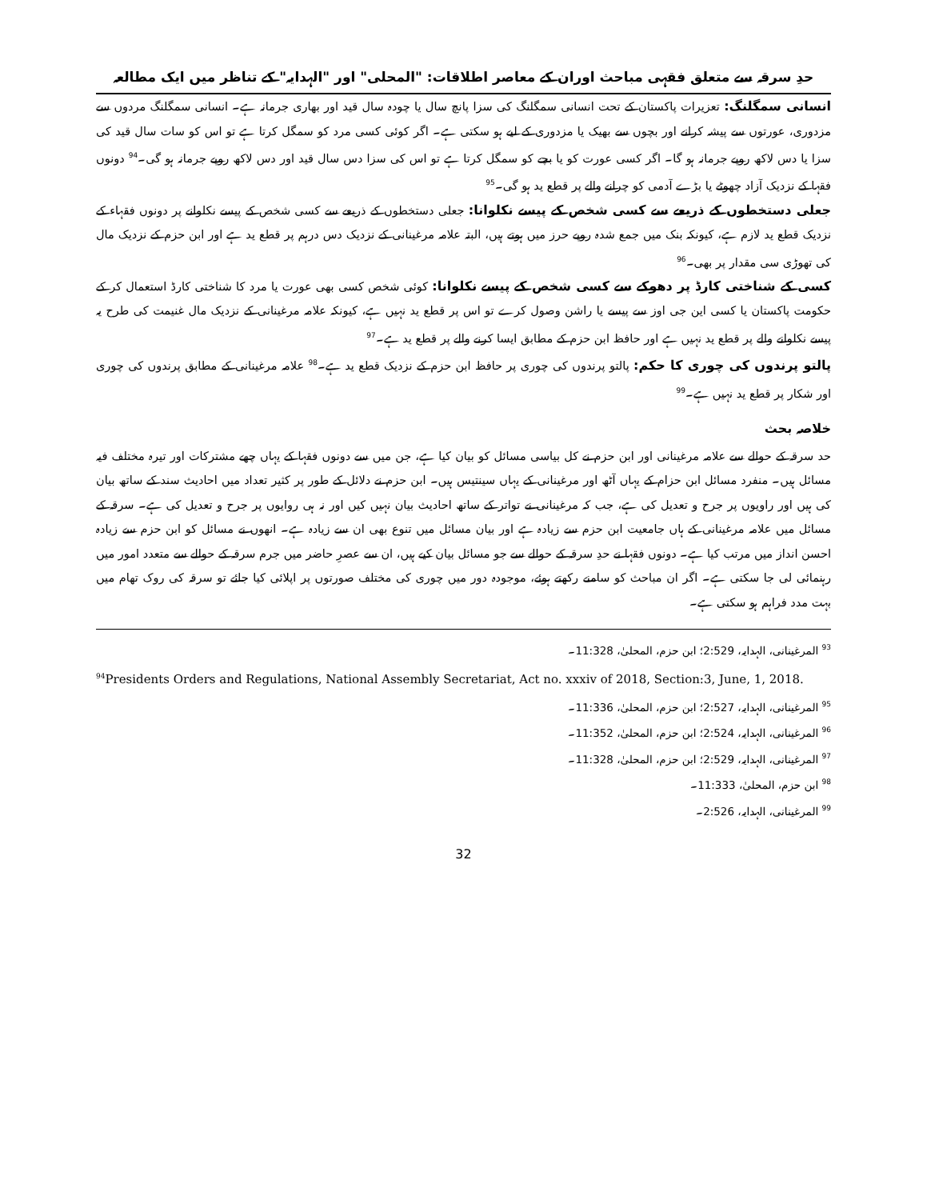حدِ سرقہ سے متعلق فقہی مباحث اوران کے معاصر اطلاقات: "المحلی" اور "الہدایہ" کے تناظر میں ایک مطالعہ
انسانی سمگلنگ: تعزیرات پاکستان کے تحت انسانی سمگلنگ کی سزا پانچ سال یا چودہ سال قید اور بھاری جرمانہ ہے۔ انسانی سمگلنگ مردوں سے مزدوری، عورتوں سے پیشہ کرانے اور بچوں سے بھیک یا مزدوری کے لیے ہو سکتی ہے۔ اگر کوئی کسی مرد کو سمگل کرتا ہے تو اس کو سات سال قید کی سزا یا دس لاکھ روپے جرمانہ ہو گا۔ اگر کسی عورت کو یا بچے کو سمگل کرتا ہے تو اس کی سزا دس سال قید اور دس لاکھ روپے جرمانہ ہو گی۔<sup>94</sup> دونوں فقہا کے نزدیک آزاد چھوٹے یا بڑے آدمی کو چرانے والے پر قطع ید ہو گی۔<sup>95</sup>
جعلی دستخطوں کے ذریعے سے کسی شخص کے پیسے نکلوانا: جعلی دستخطوں کے ذریعے سے کسی شخص کے پیسے نکلوانے پر دونوں فقہاء کے نزدیک قطع ید لازم ہے، کیونکہ بنک میں جمع شدہ روپے حرز میں ہوتے ہیں، البتہ علامہ مرغینانی کے نزدیک دس درہم پر قطع ید ہے اور ابن حزم کے نزدیک مال کی تھوڑی سی مقدار پر بھی۔<sup>96</sup>
کسی کے شناختی کارڈ پر دھوکے سے کسی شخص کے پیسے نکلوانا: کوئی شخص کسی بھی عورت یا مرد کا شناختی کارڈ استعمال کر کے حکومت پاکستان یا کسی این جی اوز سے پیسے یا راشن وصول کرے تو اس پر قطع ید نہیں ہے، کیونکہ علامہ مرغینانی کے نزدیک مال غنیمت کی طرح یہ پیسے نکلوانے والے پر قطع ید نہیں ہے اور حافظ ابن حزم کے مطابق ایسا کرنے والے پر قطع ید ہے۔<sup>97</sup>
پالتو پرندوں کی چوری کا حکم: پالتو پرندوں کی چوری پر حافظ ابن حزم کے نزدیک قطع ید ہے۔<sup>98</sup> علامہ مرغینانی کے مطابق پرندوں کی چوری اور شکار پر قطع ید نہیں ہے۔<sup>99</sup>
خلاصہ بحث
حد سرقہ کے حوالے سے علامہ مرغینانی اور ابن حزم نے کل بیاسی مسائل کو بیان کیا ہے، جن میں سے دونوں فقہا کے یہاں چھے مشترکات اور تیرہ مختلف فیہ مسائل ہیں۔ منفرد مسائل ابن حزام کے یہاں آٹھ اور مرغینانی کے یہاں سینتیس ہیں۔ ابن حزم نے دلائل کے طور پر کثیر تعداد میں احادیث سند کے ساتھ بیان کی ہیں اور راویوں پر جرح و تعدیل کی ہے، جب کہ مرغینانی نے تواتر کے ساتھ احادیث بیان نہیں کیں اور نہ ہی روایوں پر جرح و تعدیل کی ہے۔ سرقہ کے مسائل میں علامہ مرغینانی کے ہاں جامعیت ابن حزم سے زیادہ ہے اور بیان مسائل میں تنوع بھی ان سے زیادہ ہے۔ انھوں نے مسائل کو ابن حزم سے زیادہ احسن انداز میں مرتب کیا ہے۔ دونوں فقہا نے حدِ سرقہ کے حوالے سے جو مسائل بیان کیے ہیں، ان سے عصرِ حاضر میں جرم سرقہ کے حوالے سے متعدد امور میں رہنمائی لی جا سکتی ہے۔ اگر ان مباحث کو سامنے رکھتے ہوئے، موجودہ دور میں چوری کی مختلف صورتوں پر اپلائی کیا جائے تو سرقہ کی روک تھام میں بہت مدد فراہم ہو سکتی ہے۔
<sup>93</sup> المرغینانی، الہدایہ، 2:529؛ ابن حزم، المحلیٰ، 11:328۔
<sup>94</sup> Presidents Orders and Regulations, National Assembly Secretariat, Act no. xxxiv of 2018, Section:3, June, 1, 2018.
<sup>95</sup> المرغینانی، الہدایہ، 2:527؛ ابن حزم، المحلیٰ، 11:336۔
<sup>96</sup> المرغینانی، الہدایہ، 2:524؛ ابن حزم، المحلیٰ، 11:352۔
<sup>97</sup> المرغینانی، الہدایہ، 2:529؛ ابن حزم، المحلیٰ، 11:328۔
<sup>98</sup> ابن حزم، المحلیٰ، 11:333۔
<sup>99</sup> المرغینانی، الہدایہ، 2:526۔
32